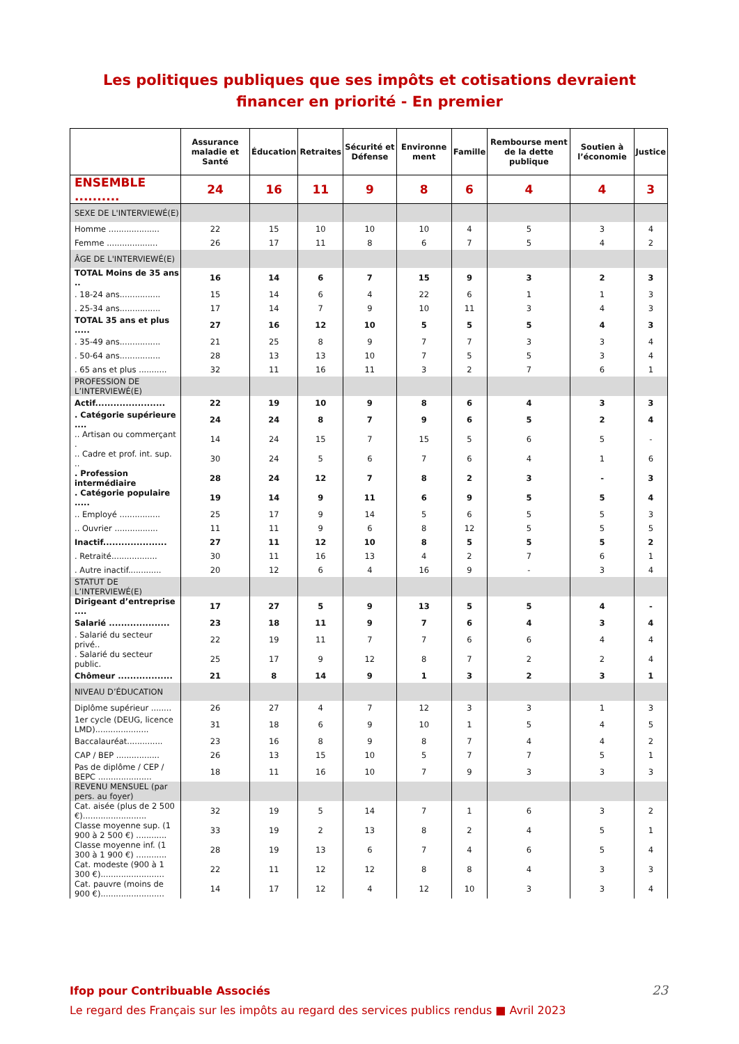Les politiques publiques que ses impôts et cotisations devraient financer en priorité - En premier
| | Assurance maladie et Santé | Éducation | Retraites | Sécurité et Défense | Environne ment | Famille | Rembourse ment de la dette publique | Soutien à l’économie | Justice |
| --- | --- | --- | --- | --- | --- | --- | --- | --- | --- |
| ENSEMBLE .......... | 24 | 16 | 11 | 9 | 8 | 6 | 4 | 4 | 3 |
| SEXE DE L'INTERVIEWÉ(E) | | | | | | | | | |
| Homme .................... | 22 | 15 | 10 | 10 | 10 | 4 | 5 | 3 | 4 |
| Femme .................... | 26 | 17 | 11 | 8 | 6 | 7 | 5 | 4 | 2 |
| ÂGE DE L'INTERVIEWÉ(E) | | | | | | | | | |
| TOTAL Moins de 35 ans .. | 16 | 14 | 6 | 7 | 15 | 9 | 3 | 2 | 3 |
| . 18-24 ans................ | 15 | 14 | 6 | 4 | 22 | 6 | 1 | 1 | 3 |
| . 25-34 ans................ | 17 | 14 | 7 | 9 | 10 | 11 | 3 | 4 | 3 |
| TOTAL 35 ans et plus ..... | 27 | 16 | 12 | 10 | 5 | 5 | 5 | 4 | 3 |
| . 35-49 ans................ | 21 | 25 | 8 | 9 | 7 | 7 | 3 | 3 | 4 |
| . 50-64 ans................ | 28 | 13 | 13 | 10 | 7 | 5 | 5 | 3 | 4 |
| . 65 ans et plus ........... | 32 | 11 | 16 | 11 | 3 | 2 | 7 | 6 | 1 |
| PROFESSION DE L’INTERVIEWÉ(E) | | | | | | | | | |
| Actif....................... | 22 | 19 | 10 | 9 | 8 | 6 | 4 | 3 | 3 |
| . Catégorie supérieure .... | 24 | 24 | 8 | 7 | 9 | 6 | 5 | 2 | 4 |
| .. Artisan ou commerçant . | 14 | 24 | 15 | 7 | 15 | 5 | 6 | 5 | - |
| .. Cadre et prof. int. sup. .. | 30 | 24 | 5 | 6 | 7 | 6 | 4 | 1 | 6 |
| . Profession intermédiaire | 28 | 24 | 12 | 7 | 8 | 2 | 3 | - | 3 |
| . Catégorie populaire ..... | 19 | 14 | 9 | 11 | 6 | 9 | 5 | 5 | 4 |
| .. Employé ................ | 25 | 17 | 9 | 14 | 5 | 6 | 5 | 5 | 3 |
| .. Ouvrier ................. | 11 | 11 | 9 | 6 | 8 | 12 | 5 | 5 | 5 |
| Inactif..................... | 27 | 11 | 12 | 10 | 8 | 5 | 5 | 5 | 2 |
| . Retraité.................. | 30 | 11 | 16 | 13 | 4 | 2 | 7 | 6 | 1 |
| . Autre inactif............. | 20 | 12 | 6 | 4 | 16 | 9 | - | 3 | 4 |
| STATUT DE L’INTERVIEWÉ(E) | | | | | | | | | |
| Dirigeant d’entreprise .... | 17 | 27 | 5 | 9 | 13 | 5 | 5 | 4 | - |
| Salarié .................... | 23 | 18 | 11 | 9 | 7 | 6 | 4 | 3 | 4 |
| . Salarié du secteur privé.. | 22 | 19 | 11 | 7 | 7 | 6 | 6 | 4 | 4 |
| . Salarié du secteur public. | 25 | 17 | 9 | 12 | 8 | 7 | 2 | 2 | 4 |
| Chômeur .................. | 21 | 8 | 14 | 9 | 1 | 3 | 2 | 3 | 1 |
| NIVEAU D’ÉDUCATION | | | | | | | | | |
| Diplôme supérieur ........ | 26 | 27 | 4 | 7 | 12 | 3 | 3 | 1 | 3 |
| 1er cycle (DEUG, licence LMD)..................... | 31 | 18 | 6 | 9 | 10 | 1 | 5 | 4 | 5 |
| Baccalauréat.............. | 23 | 16 | 8 | 9 | 8 | 7 | 4 | 4 | 2 |
| CAP / BEP ................. | 26 | 13 | 15 | 10 | 5 | 7 | 7 | 5 | 1 |
| Pas de diplôme / CEP / BEPC ..................... | 18 | 11 | 16 | 10 | 7 | 9 | 3 | 3 | 3 |
| REVENU MENSUEL (par pers. au foyer) | | | | | | | | | |
| Cat. aisée (plus de 2 500 €)......................... | 32 | 19 | 5 | 14 | 7 | 1 | 6 | 3 | 2 |
| Classe moyenne sup. (1 900 à 2 500 €) ............ | 33 | 19 | 2 | 13 | 8 | 2 | 4 | 5 | 1 |
| Classe moyenne inf. (1 300 à 1 900 €) ............ | 28 | 19 | 13 | 6 | 7 | 4 | 6 | 5 | 4 |
| Cat. modeste (900 à 1 300 €)......................... | 22 | 11 | 12 | 12 | 8 | 8 | 4 | 3 | 3 |
| Cat. pauvre (moins de 900 €)......................... | 14 | 17 | 12 | 4 | 12 | 10 | 3 | 3 | 4 |
Ifop pour Contribuable Associés
Le regard des Français sur les impôts au regard des services publics rendus ■ Avril 2023
23